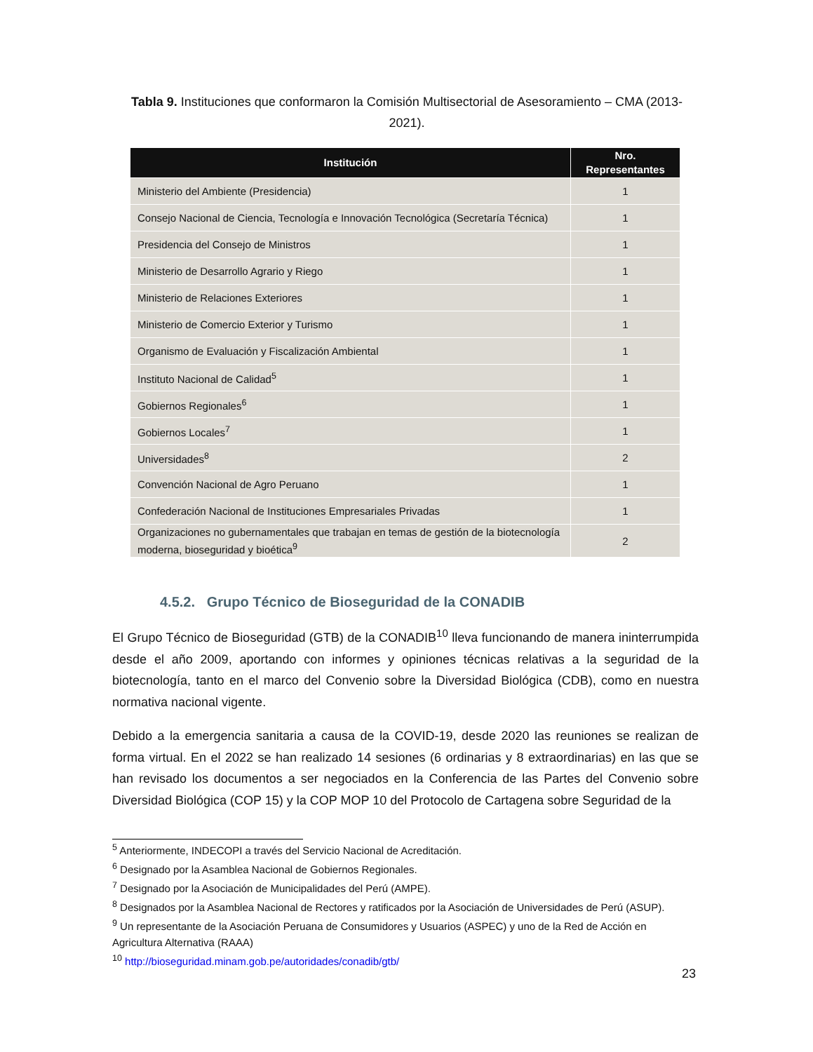Tabla 9. Instituciones que conformaron la Comisión Multisectorial de Asesoramiento – CMA (2013-2021).
| Institución | Nro. Representantes |
| --- | --- |
| Ministerio del Ambiente (Presidencia) | 1 |
| Consejo Nacional de Ciencia, Tecnología e Innovación Tecnológica (Secretaría Técnica) | 1 |
| Presidencia del Consejo de Ministros | 1 |
| Ministerio de Desarrollo Agrario y Riego | 1 |
| Ministerio de Relaciones Exteriores | 1 |
| Ministerio de Comercio Exterior y Turismo | 1 |
| Organismo de Evaluación y Fiscalización Ambiental | 1 |
| Instituto Nacional de Calidad<sup>5</sup> | 1 |
| Gobiernos Regionales<sup>6</sup> | 1 |
| Gobiernos Locales<sup>7</sup> | 1 |
| Universidades<sup>8</sup> | 2 |
| Convención Nacional de Agro Peruano | 1 |
| Confederación Nacional de Instituciones Empresariales Privadas | 1 |
| Organizaciones no gubernamentales que trabajan en temas de gestión de la biotecnología moderna, bioseguridad y bioética<sup>9</sup> | 2 |
4.5.2. Grupo Técnico de Bioseguridad de la CONADIB
El Grupo Técnico de Bioseguridad (GTB) de la CONADIB<sup>10</sup> lleva funcionando de manera ininterrumpida desde el año 2009, aportando con informes y opiniones técnicas relativas a la seguridad de la biotecnología, tanto en el marco del Convenio sobre la Diversidad Biológica (CDB), como en nuestra normativa nacional vigente.
Debido a la emergencia sanitaria a causa de la COVID-19, desde 2020 las reuniones se realizan de forma virtual. En el 2022 se han realizado 14 sesiones (6 ordinarias y 8 extraordinarias) en las que se han revisado los documentos a ser negociados en la Conferencia de las Partes del Convenio sobre Diversidad Biológica (COP 15) y la COP MOP 10 del Protocolo de Cartagena sobre Seguridad de la
<sup>5</sup> Anteriormente, INDECOPI a través del Servicio Nacional de Acreditación.
<sup>6</sup> Designado por la Asamblea Nacional de Gobiernos Regionales.
<sup>7</sup> Designado por la Asociación de Municipalidades del Perú (AMPE).
<sup>8</sup> Designados por la Asamblea Nacional de Rectores y ratificados por la Asociación de Universidades de Perú (ASUP).
<sup>9</sup> Un representante de la Asociación Peruana de Consumidores y Usuarios (ASPEC) y uno de la Red de Acción en Agricultura Alternativa (RAAA)
<sup>10</sup> http://bioseguridad.minam.gob.pe/autoridades/conadib/gtb/
23